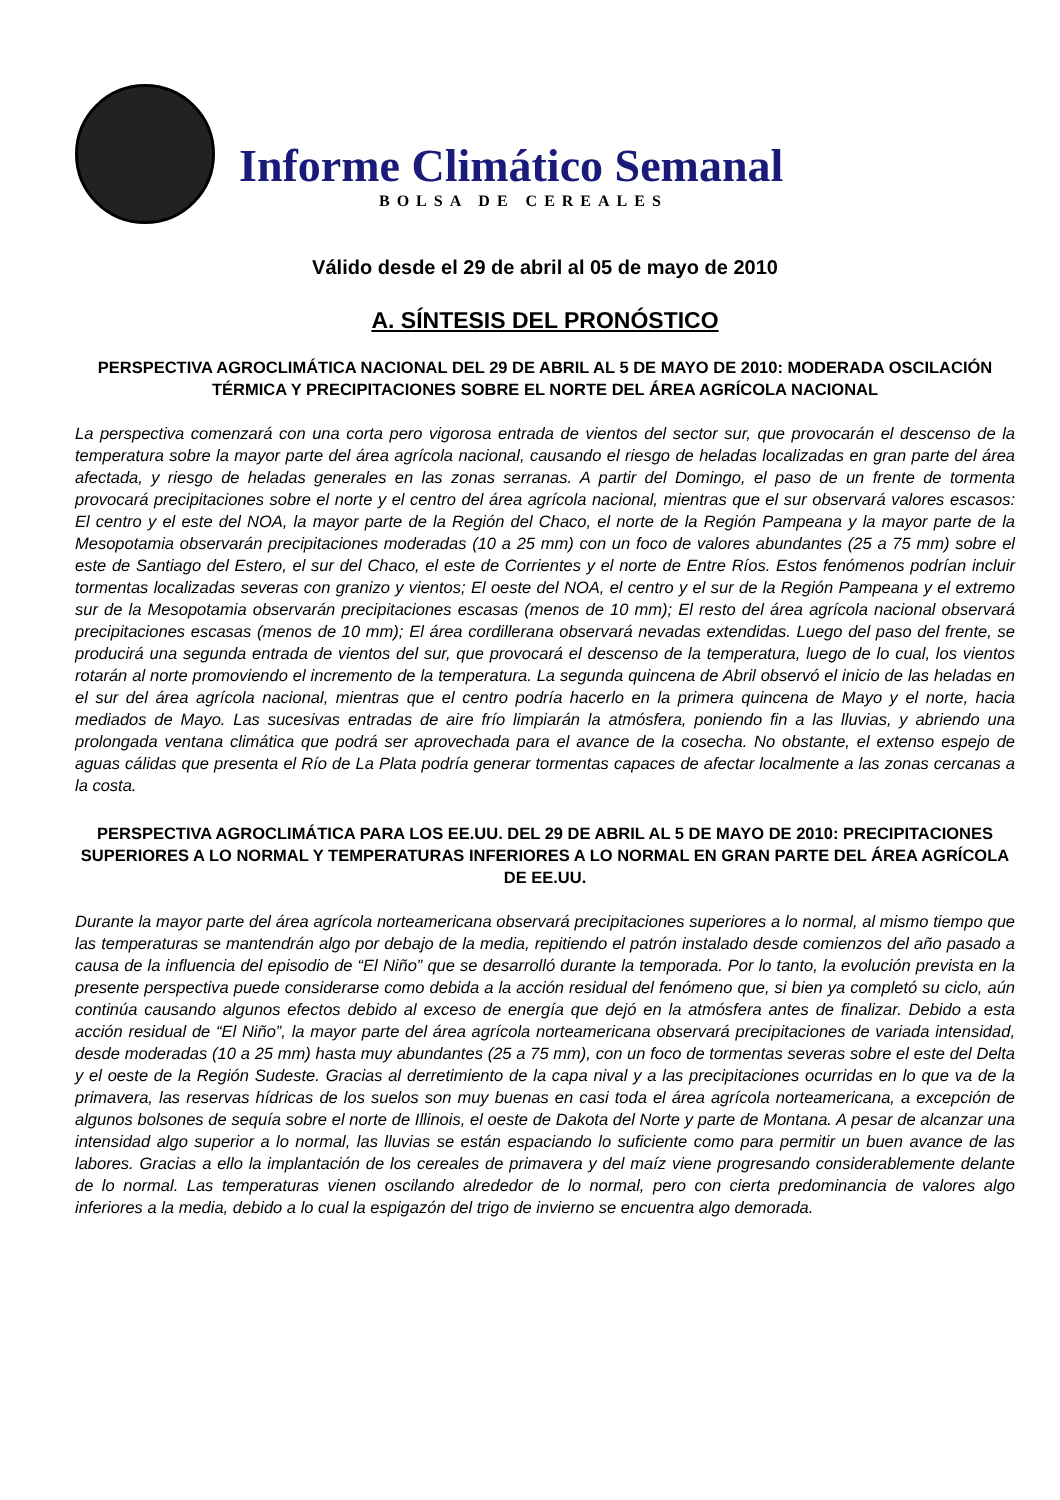Informe Climático Semanal
BOLSA DE CEREALES
Válido desde el 29 de abril al 05 de mayo de 2010
A. SÍNTESIS DEL PRONÓSTICO
PERSPECTIVA AGROCLIMÁTICA NACIONAL DEL 29 DE ABRIL AL 5 DE MAYO DE 2010: MODERADA OSCILACIÓN TÉRMICA Y PRECIPITACIONES SOBRE EL NORTE DEL ÁREA AGRÍCOLA NACIONAL
La perspectiva comenzará con una corta pero vigorosa entrada de vientos del sector sur, que provocarán el descenso de la temperatura sobre la mayor parte del área agrícola nacional, causando el riesgo de heladas localizadas en gran parte del área afectada, y riesgo de heladas generales en las zonas serranas. A partir del Domingo, el paso de un frente de tormenta provocará precipitaciones sobre el norte y el centro del área agrícola nacional, mientras que el sur observará valores escasos: El centro y el este del NOA, la mayor parte de la Región del Chaco, el norte de la Región Pampeana y la mayor parte de la Mesopotamia observarán precipitaciones moderadas (10 a 25 mm) con un foco de valores abundantes (25 a 75 mm) sobre el este de Santiago del Estero, el sur del Chaco, el este de Corrientes y el norte de Entre Ríos. Estos fenómenos podrían incluir tormentas localizadas severas con granizo y vientos; El oeste del NOA, el centro y el sur de la Región Pampeana y el extremo sur de la Mesopotamia observarán precipitaciones escasas (menos de 10 mm); El resto del área agrícola nacional observará precipitaciones escasas (menos de 10 mm); El área cordillerana observará nevadas extendidas. Luego del paso del frente, se producirá una segunda entrada de vientos del sur, que provocará el descenso de la temperatura, luego de lo cual, los vientos rotarán al norte promoviendo el incremento de la temperatura. La segunda quincena de Abril observó el inicio de las heladas en el sur del área agrícola nacional, mientras que el centro podría hacerlo en la primera quincena de Mayo y el norte, hacia mediados de Mayo. Las sucesivas entradas de aire frío limpiarán la atmósfera, poniendo fin a las lluvias, y abriendo una prolongada ventana climática que podrá ser aprovechada para el avance de la cosecha. No obstante, el extenso espejo de aguas cálidas que presenta el Río de La Plata podría generar tormentas capaces de afectar localmente a las zonas cercanas a la costa.
PERSPECTIVA AGROCLIMÁTICA PARA LOS EE.UU. DEL 29 DE ABRIL AL 5 DE MAYO DE 2010: PRECIPITACIONES SUPERIORES A LO NORMAL Y TEMPERATURAS INFERIORES A LO NORMAL EN GRAN PARTE DEL ÁREA AGRÍCOLA DE EE.UU.
Durante la mayor parte del área agrícola norteamericana observará precipitaciones superiores a lo normal, al mismo tiempo que las temperaturas se mantendrán algo por debajo de la media, repitiendo el patrón instalado desde comienzos del año pasado a causa de la influencia del episodio de “El Niño” que se desarrolló durante la temporada. Por lo tanto, la evolución prevista en la presente perspectiva puede considerarse como debida a la acción residual del fenómeno que, si bien ya completó su ciclo, aún continúa causando algunos efectos debido al exceso de energía que dejó en la atmósfera antes de finalizar. Debido a esta acción residual de “El Niño”, la mayor parte del área agrícola norteamericana observará precipitaciones de variada intensidad, desde moderadas (10 a 25 mm) hasta muy abundantes (25 a 75 mm), con un foco de tormentas severas sobre el este del Delta y el oeste de la Región Sudeste. Gracias al derretimiento de la capa nival y a las precipitaciones ocurridas en lo que va de la primavera, las reservas hídricas de los suelos son muy buenas en casi toda el área agrícola norteamericana, a excepción de algunos bolsones de sequía sobre el norte de Illinois, el oeste de Dakota del Norte y parte de Montana. A pesar de alcanzar una intensidad algo superior a lo normal, las lluvias se están espaciando lo suficiente como para permitir un buen avance de las labores. Gracias a ello la implantación de los cereales de primavera y del maíz viene progresando considerablemente delante de lo normal. Las temperaturas vienen oscilando alrededor de lo normal, pero con cierta predominancia de valores algo inferiores a la media, debido a lo cual la espigazón del trigo de invierno se encuentra algo demorada.